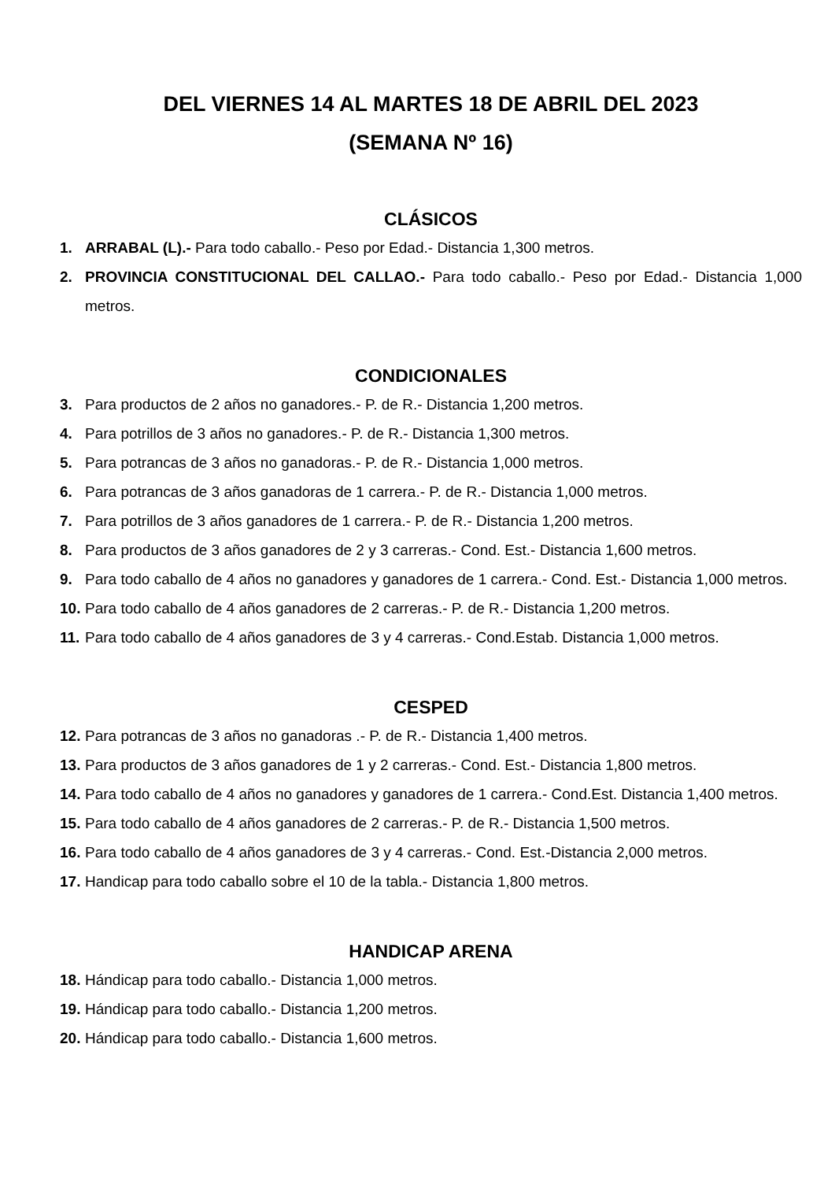DEL VIERNES 14 AL MARTES 18 DE ABRIL DEL 2023
(SEMANA Nº 16)
CLÁSICOS
1. ARRABAL (L).- Para todo caballo.- Peso por Edad.- Distancia 1,300 metros.
2. PROVINCIA CONSTITUCIONAL DEL CALLAO.- Para todo caballo.- Peso por Edad.- Distancia 1,000 metros.
CONDICIONALES
3. Para productos de 2 años no ganadores.- P. de R.- Distancia 1,200 metros.
4. Para potrillos de 3 años no ganadores.- P. de R.- Distancia 1,300 metros.
5. Para potrancas de 3 años no ganadoras.- P. de R.- Distancia 1,000 metros.
6. Para potrancas de 3 años ganadoras de 1 carrera.- P. de R.- Distancia 1,000 metros.
7. Para potrillos de 3 años ganadores de 1 carrera.- P. de R.- Distancia 1,200 metros.
8. Para productos de 3 años ganadores de 2 y 3 carreras.- Cond. Est.- Distancia 1,600 metros.
9. Para todo caballo de 4 años no ganadores y ganadores de 1 carrera.- Cond. Est.- Distancia 1,000 metros.
10. Para todo caballo de 4 años ganadores de 2 carreras.- P. de R.- Distancia 1,200 metros.
11. Para todo caballo de 4 años ganadores de 3 y 4 carreras.- Cond.Estab. Distancia 1,000 metros.
CESPED
12. Para potrancas de 3 años no ganadoras .- P. de R.- Distancia 1,400 metros.
13. Para productos de 3 años ganadores de 1 y 2 carreras.- Cond. Est.- Distancia 1,800 metros.
14. Para todo caballo de 4 años no ganadores y ganadores de 1 carrera.- Cond.Est. Distancia 1,400 metros.
15. Para todo caballo de 4 años ganadores de 2 carreras.- P. de R.- Distancia 1,500 metros.
16. Para todo caballo de 4 años ganadores de 3 y 4 carreras.- Cond. Est.-Distancia 2,000 metros.
17. Handicap para todo caballo sobre el 10 de la tabla.- Distancia 1,800 metros.
HANDICAP ARENA
18. Hándicap para todo caballo.- Distancia 1,000 metros.
19. Hándicap para todo caballo.- Distancia 1,200 metros.
20. Hándicap para todo caballo.- Distancia 1,600 metros.